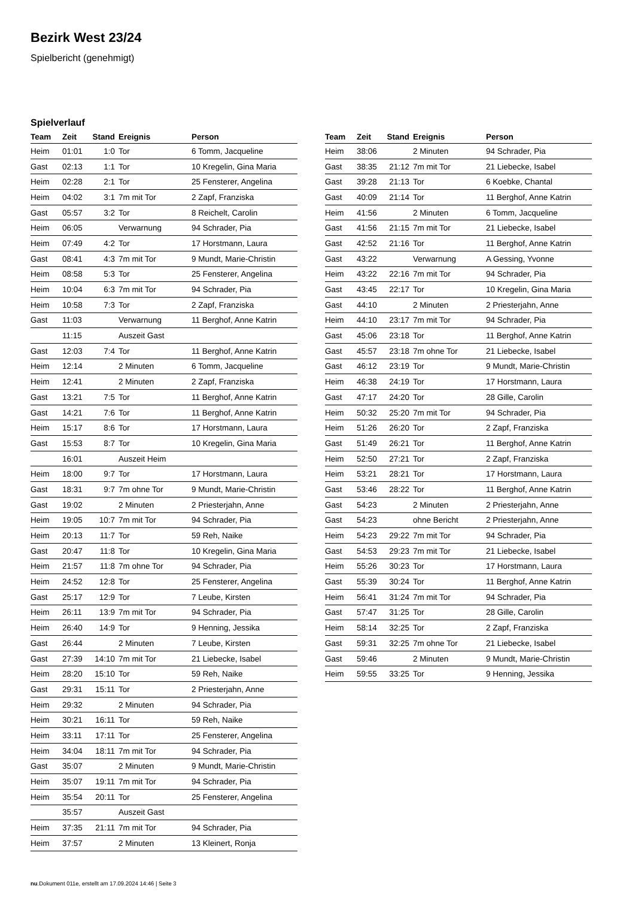Bezirk West 23/24
Spielbericht (genehmigt)
Spielverlauf
| Team | Zeit | Stand | Ereignis | Person |
| --- | --- | --- | --- | --- |
| Heim | 01:01 | 1:0 | Tor | 6 Tomm, Jacqueline |
| Gast | 02:13 | 1:1 | Tor | 10 Kregelin, Gina Maria |
| Heim | 02:28 | 2:1 | Tor | 25 Fensterer, Angelina |
| Heim | 04:02 | 3:1 | 7m mit Tor | 2 Zapf, Franziska |
| Gast | 05:57 | 3:2 | Tor | 8 Reichelt, Carolin |
| Heim | 06:05 | | Verwarnung | 94 Schrader, Pia |
| Heim | 07:49 | 4:2 | Tor | 17 Horstmann, Laura |
| Gast | 08:41 | 4:3 | 7m mit Tor | 9 Mundt, Marie-Christin |
| Heim | 08:58 | 5:3 | Tor | 25 Fensterer, Angelina |
| Heim | 10:04 | 6:3 | 7m mit Tor | 94 Schrader, Pia |
| Heim | 10:58 | 7:3 | Tor | 2 Zapf, Franziska |
| Gast | 11:03 | | Verwarnung | 11 Berghof, Anne Katrin |
| | 11:15 | | Auszeit Gast | |
| Gast | 12:03 | 7:4 | Tor | 11 Berghof, Anne Katrin |
| Heim | 12:14 | | 2 Minuten | 6 Tomm, Jacqueline |
| Heim | 12:41 | | 2 Minuten | 2 Zapf, Franziska |
| Gast | 13:21 | 7:5 | Tor | 11 Berghof, Anne Katrin |
| Gast | 14:21 | 7:6 | Tor | 11 Berghof, Anne Katrin |
| Heim | 15:17 | 8:6 | Tor | 17 Horstmann, Laura |
| Gast | 15:53 | 8:7 | Tor | 10 Kregelin, Gina Maria |
| | 16:01 | | Auszeit Heim | |
| Heim | 18:00 | 9:7 | Tor | 17 Horstmann, Laura |
| Gast | 18:31 | 9:7 | 7m ohne Tor | 9 Mundt, Marie-Christin |
| Gast | 19:02 | | 2 Minuten | 2 Priesterjahn, Anne |
| Heim | 19:05 | 10:7 | 7m mit Tor | 94 Schrader, Pia |
| Heim | 20:13 | 11:7 | Tor | 59 Reh, Naike |
| Gast | 20:47 | 11:8 | Tor | 10 Kregelin, Gina Maria |
| Heim | 21:57 | 11:8 | 7m ohne Tor | 94 Schrader, Pia |
| Heim | 24:52 | 12:8 | Tor | 25 Fensterer, Angelina |
| Gast | 25:17 | 12:9 | Tor | 7 Leube, Kirsten |
| Heim | 26:11 | 13:9 | 7m mit Tor | 94 Schrader, Pia |
| Heim | 26:40 | 14:9 | Tor | 9 Henning, Jessika |
| Gast | 26:44 | | 2 Minuten | 7 Leube, Kirsten |
| Gast | 27:39 | 14:10 | 7m mit Tor | 21 Liebecke, Isabel |
| Heim | 28:20 | 15:10 | Tor | 59 Reh, Naike |
| Gast | 29:31 | 15:11 | Tor | 2 Priesterjahn, Anne |
| Heim | 29:32 | | 2 Minuten | 94 Schrader, Pia |
| Heim | 30:21 | 16:11 | Tor | 59 Reh, Naike |
| Heim | 33:11 | 17:11 | Tor | 25 Fensterer, Angelina |
| Heim | 34:04 | 18:11 | 7m mit Tor | 94 Schrader, Pia |
| Gast | 35:07 | | 2 Minuten | 9 Mundt, Marie-Christin |
| Heim | 35:07 | 19:11 | 7m mit Tor | 94 Schrader, Pia |
| Heim | 35:54 | 20:11 | Tor | 25 Fensterer, Angelina |
| | 35:57 | | Auszeit Gast | |
| Heim | 37:35 | 21:11 | 7m mit Tor | 94 Schrader, Pia |
| Heim | 37:57 | | 2 Minuten | 13 Kleinert, Ronja |
| Team | Zeit | Stand | Ereignis | Person |
| --- | --- | --- | --- | --- |
| Heim | 38:06 | | 2 Minuten | 94 Schrader, Pia |
| Gast | 38:35 | 21:12 | 7m mit Tor | 21 Liebecke, Isabel |
| Gast | 39:28 | 21:13 | Tor | 6 Koebke, Chantal |
| Gast | 40:09 | 21:14 | Tor | 11 Berghof, Anne Katrin |
| Heim | 41:56 | | 2 Minuten | 6 Tomm, Jacqueline |
| Gast | 41:56 | 21:15 | 7m mit Tor | 21 Liebecke, Isabel |
| Gast | 42:52 | 21:16 | Tor | 11 Berghof, Anne Katrin |
| Gast | 43:22 | | Verwarnung | A Gessing, Yvonne |
| Heim | 43:22 | 22:16 | 7m mit Tor | 94 Schrader, Pia |
| Gast | 43:45 | 22:17 | Tor | 10 Kregelin, Gina Maria |
| Gast | 44:10 | | 2 Minuten | 2 Priesterjahn, Anne |
| Heim | 44:10 | 23:17 | 7m mit Tor | 94 Schrader, Pia |
| Gast | 45:06 | 23:18 | Tor | 11 Berghof, Anne Katrin |
| Gast | 45:57 | 23:18 | 7m ohne Tor | 21 Liebecke, Isabel |
| Gast | 46:12 | 23:19 | Tor | 9 Mundt, Marie-Christin |
| Heim | 46:38 | 24:19 | Tor | 17 Horstmann, Laura |
| Gast | 47:17 | 24:20 | Tor | 28 Gille, Carolin |
| Heim | 50:32 | 25:20 | 7m mit Tor | 94 Schrader, Pia |
| Heim | 51:26 | 26:20 | Tor | 2 Zapf, Franziska |
| Gast | 51:49 | 26:21 | Tor | 11 Berghof, Anne Katrin |
| Heim | 52:50 | 27:21 | Tor | 2 Zapf, Franziska |
| Heim | 53:21 | 28:21 | Tor | 17 Horstmann, Laura |
| Gast | 53:46 | 28:22 | Tor | 11 Berghof, Anne Katrin |
| Gast | 54:23 | | 2 Minuten | 2 Priesterjahn, Anne |
| Gast | 54:23 | | ohne Bericht | 2 Priesterjahn, Anne |
| Heim | 54:23 | 29:22 | 7m mit Tor | 94 Schrader, Pia |
| Gast | 54:53 | 29:23 | 7m mit Tor | 21 Liebecke, Isabel |
| Heim | 55:26 | 30:23 | Tor | 17 Horstmann, Laura |
| Gast | 55:39 | 30:24 | Tor | 11 Berghof, Anne Katrin |
| Heim | 56:41 | 31:24 | 7m mit Tor | 94 Schrader, Pia |
| Gast | 57:47 | 31:25 | Tor | 28 Gille, Carolin |
| Heim | 58:14 | 32:25 | Tor | 2 Zapf, Franziska |
| Gast | 59:31 | 32:25 | 7m ohne Tor | 21 Liebecke, Isabel |
| Gast | 59:46 | | 2 Minuten | 9 Mundt, Marie-Christin |
| Heim | 59:55 | 33:25 | Tor | 9 Henning, Jessika |
nu.Dokument 011e, erstellt am 17.09.2024 14:46 | Seite 3